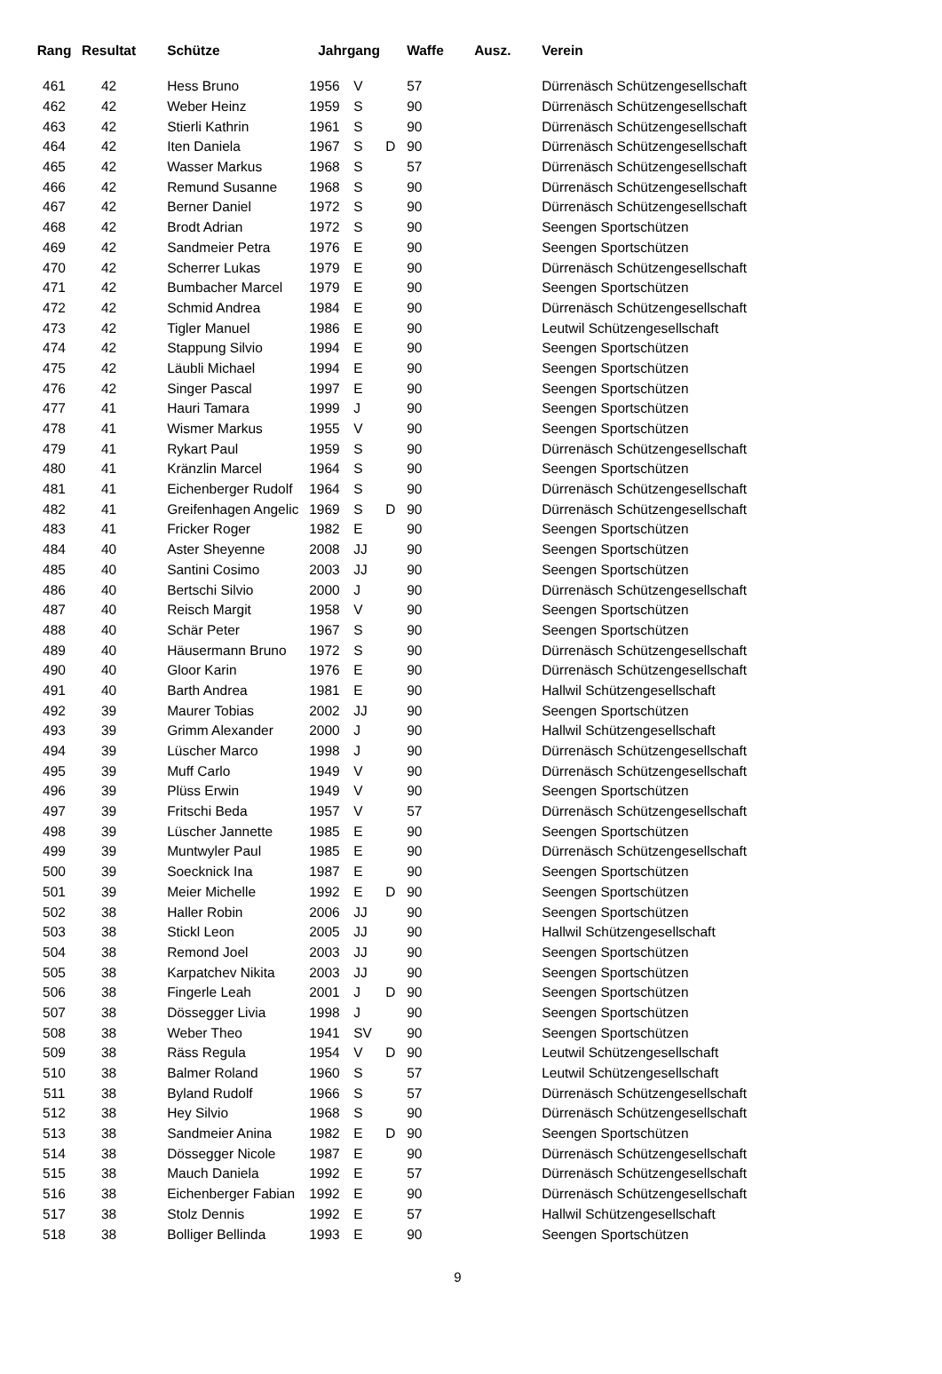| Rang | Resultat | Schütze | Jahrgang | | | Waffe | Ausz. | Verein |
| --- | --- | --- | --- | --- | --- | --- | --- | --- |
| 461 | 42 | Hess Bruno | 1956 | V | | 57 | | Dürrenäsch Schützengesellschaft |
| 462 | 42 | Weber Heinz | 1959 | S | | 90 | | Dürrenäsch Schützengesellschaft |
| 463 | 42 | Stierli Kathrin | 1961 | S | | 90 | | Dürrenäsch Schützengesellschaft |
| 464 | 42 | Iten Daniela | 1967 | S | D | 90 | | Dürrenäsch Schützengesellschaft |
| 465 | 42 | Wasser Markus | 1968 | S | | 57 | | Dürrenäsch Schützengesellschaft |
| 466 | 42 | Remund Susanne | 1968 | S | | 90 | | Dürrenäsch Schützengesellschaft |
| 467 | 42 | Berner Daniel | 1972 | S | | 90 | | Dürrenäsch Schützengesellschaft |
| 468 | 42 | Brodt Adrian | 1972 | S | | 90 | | Seengen Sportschützen |
| 469 | 42 | Sandmeier Petra | 1976 | E | | 90 | | Seengen Sportschützen |
| 470 | 42 | Scherrer Lukas | 1979 | E | | 90 | | Dürrenäsch Schützengesellschaft |
| 471 | 42 | Bumbacher Marcel | 1979 | E | | 90 | | Seengen Sportschützen |
| 472 | 42 | Schmid Andrea | 1984 | E | | 90 | | Dürrenäsch Schützengesellschaft |
| 473 | 42 | Tigler Manuel | 1986 | E | | 90 | | Leutwil Schützengesellschaft |
| 474 | 42 | Stappung Silvio | 1994 | E | | 90 | | Seengen Sportschützen |
| 475 | 42 | Läubli Michael | 1994 | E | | 90 | | Seengen Sportschützen |
| 476 | 42 | Singer Pascal | 1997 | E | | 90 | | Seengen Sportschützen |
| 477 | 41 | Hauri Tamara | 1999 | J | | 90 | | Seengen Sportschützen |
| 478 | 41 | Wismer Markus | 1955 | V | | 90 | | Seengen Sportschützen |
| 479 | 41 | Rykart Paul | 1959 | S | | 90 | | Dürrenäsch Schützengesellschaft |
| 480 | 41 | Kränzlin Marcel | 1964 | S | | 90 | | Seengen Sportschützen |
| 481 | 41 | Eichenberger Rudolf | 1964 | S | | 90 | | Dürrenäsch Schützengesellschaft |
| 482 | 41 | Greifenhagen Angelic | 1969 | S | D | 90 | | Dürrenäsch Schützengesellschaft |
| 483 | 41 | Fricker Roger | 1982 | E | | 90 | | Seengen Sportschützen |
| 484 | 40 | Aster Sheyenne | 2008 | JJ | | 90 | | Seengen Sportschützen |
| 485 | 40 | Santini Cosimo | 2003 | JJ | | 90 | | Seengen Sportschützen |
| 486 | 40 | Bertschi Silvio | 2000 | J | | 90 | | Dürrenäsch Schützengesellschaft |
| 487 | 40 | Reisch Margit | 1958 | V | | 90 | | Seengen Sportschützen |
| 488 | 40 | Schär Peter | 1967 | S | | 90 | | Seengen Sportschützen |
| 489 | 40 | Häusermann Bruno | 1972 | S | | 90 | | Dürrenäsch Schützengesellschaft |
| 490 | 40 | Gloor Karin | 1976 | E | | 90 | | Dürrenäsch Schützengesellschaft |
| 491 | 40 | Barth Andrea | 1981 | E | | 90 | | Hallwil Schützengesellschaft |
| 492 | 39 | Maurer Tobias | 2002 | JJ | | 90 | | Seengen Sportschützen |
| 493 | 39 | Grimm Alexander | 2000 | J | | 90 | | Hallwil Schützengesellschaft |
| 494 | 39 | Lüscher Marco | 1998 | J | | 90 | | Dürrenäsch Schützengesellschaft |
| 495 | 39 | Muff Carlo | 1949 | V | | 90 | | Dürrenäsch Schützengesellschaft |
| 496 | 39 | Plüss Erwin | 1949 | V | | 90 | | Seengen Sportschützen |
| 497 | 39 | Fritschi Beda | 1957 | V | | 57 | | Dürrenäsch Schützengesellschaft |
| 498 | 39 | Lüscher Jannette | 1985 | E | | 90 | | Seengen Sportschützen |
| 499 | 39 | Muntwyler Paul | 1985 | E | | 90 | | Dürrenäsch Schützengesellschaft |
| 500 | 39 | Soecknick Ina | 1987 | E | | 90 | | Seengen Sportschützen |
| 501 | 39 | Meier Michelle | 1992 | E | D | 90 | | Seengen Sportschützen |
| 502 | 38 | Haller Robin | 2006 | JJ | | 90 | | Seengen Sportschützen |
| 503 | 38 | Stickl Leon | 2005 | JJ | | 90 | | Hallwil Schützengesellschaft |
| 504 | 38 | Remond Joel | 2003 | JJ | | 90 | | Seengen Sportschützen |
| 505 | 38 | Karpatchev Nikita | 2003 | JJ | | 90 | | Seengen Sportschützen |
| 506 | 38 | Fingerle Leah | 2001 | J | D | 90 | | Seengen Sportschützen |
| 507 | 38 | Dössegger Livia | 1998 | J | | 90 | | Seengen Sportschützen |
| 508 | 38 | Weber Theo | 1941 | SV | | 90 | | Seengen Sportschützen |
| 509 | 38 | Räss Regula | 1954 | V | D | 90 | | Leutwil Schützengesellschaft |
| 510 | 38 | Balmer Roland | 1960 | S | | 57 | | Leutwil Schützengesellschaft |
| 511 | 38 | Byland Rudolf | 1966 | S | | 57 | | Dürrenäsch Schützengesellschaft |
| 512 | 38 | Hey Silvio | 1968 | S | | 90 | | Dürrenäsch Schützengesellschaft |
| 513 | 38 | Sandmeier Anina | 1982 | E | D | 90 | | Seengen Sportschützen |
| 514 | 38 | Dössegger Nicole | 1987 | E | | 90 | | Dürrenäsch Schützengesellschaft |
| 515 | 38 | Mauch Daniela | 1992 | E | | 57 | | Dürrenäsch Schützengesellschaft |
| 516 | 38 | Eichenberger Fabian | 1992 | E | | 90 | | Dürrenäsch Schützengesellschaft |
| 517 | 38 | Stolz Dennis | 1992 | E | | 57 | | Hallwil Schützengesellschaft |
| 518 | 38 | Bolliger Bellinda | 1993 | E | | 90 | | Seengen Sportschützen |
9